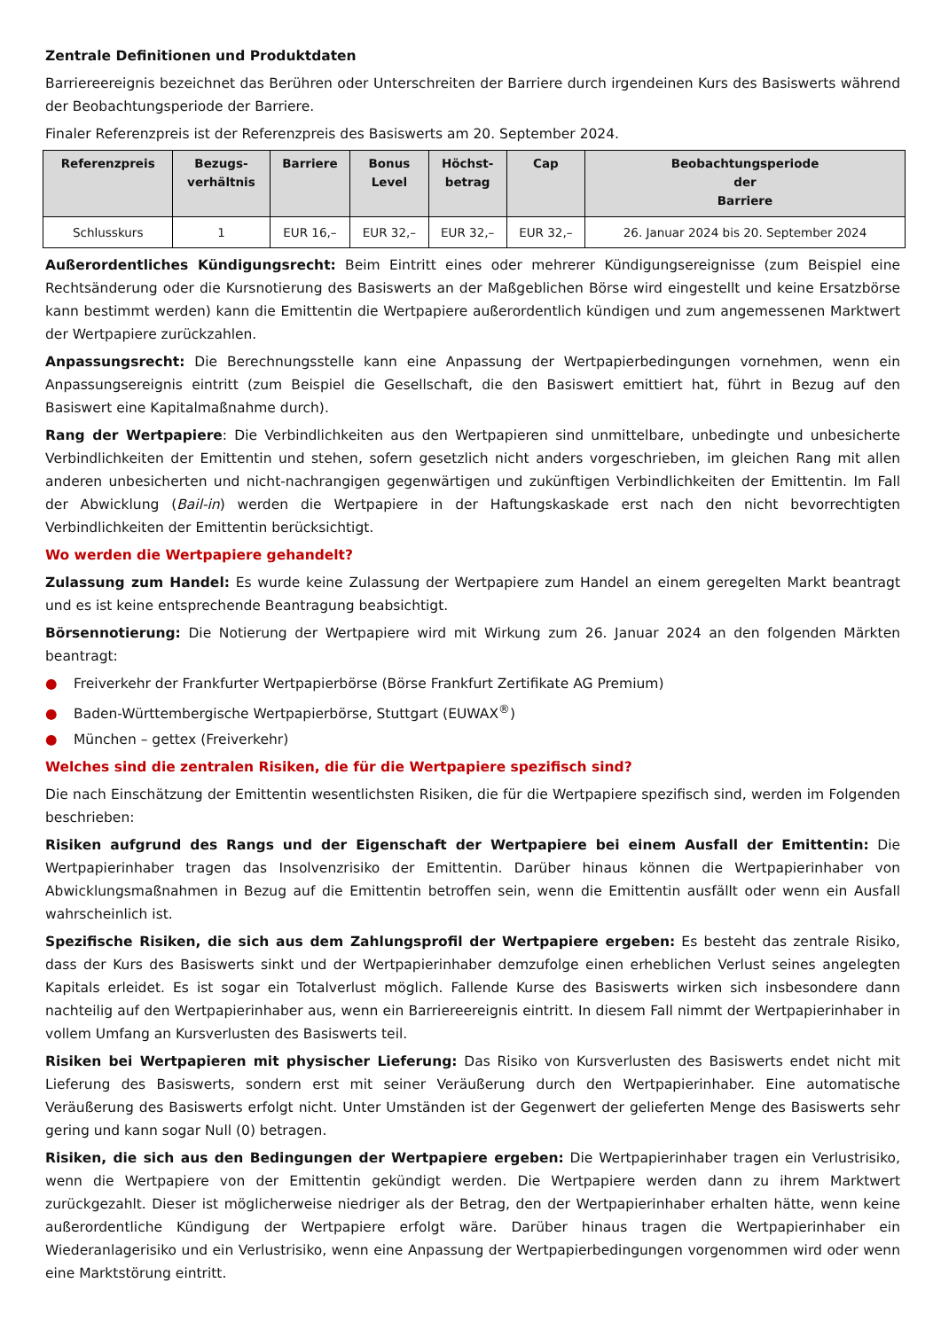Zentrale Definitionen und Produktdaten
Barriereereignis bezeichnet das Berühren oder Unterschreiten der Barriere durch irgendeinen Kurs des Basiswerts während der Beobachtungsperiode der Barriere.
Finaler Referenzpreis ist der Referenzpreis des Basiswerts am 20. September 2024.
| Referenzpreis | Bezugs- verhältnis | Barriere | Bonus Level | Höchst- betrag | Cap | Beobachtungsperiode der Barriere |
| --- | --- | --- | --- | --- | --- | --- |
| Schlusskurs | 1 | EUR 16,– | EUR 32,– | EUR 32,– | EUR 32,– | 26. Januar 2024 bis 20. September 2024 |
Außerordentliches Kündigungsrecht: Beim Eintritt eines oder mehrerer Kündigungsereignisse (zum Beispiel eine Rechtsänderung oder die Kursnotierung des Basiswerts an der Maßgeblichen Börse wird eingestellt und keine Ersatzbörse kann bestimmt werden) kann die Emittentin die Wertpapiere außerordentlich kündigen und zum angemessenen Marktwert der Wertpapiere zurückzahlen.
Anpassungsrecht: Die Berechnungsstelle kann eine Anpassung der Wertpapierbedingungen vornehmen, wenn ein Anpassungsereignis eintritt (zum Beispiel die Gesellschaft, die den Basiswert emittiert hat, führt in Bezug auf den Basiswert eine Kapitalmaßnahme durch).
Rang der Wertpapiere: Die Verbindlichkeiten aus den Wertpapieren sind unmittelbare, unbedingte und unbesicherte Verbindlichkeiten der Emittentin und stehen, sofern gesetzlich nicht anders vorgeschrieben, im gleichen Rang mit allen anderen unbesicherten und nicht-nachrangigen gegenwärtigen und zukünftigen Verbindlichkeiten der Emittentin. Im Fall der Abwicklung (Bail-in) werden die Wertpapiere in der Haftungskaskade erst nach den nicht bevorrechtigten Verbindlichkeiten der Emittentin berücksichtigt.
Wo werden die Wertpapiere gehandelt?
Zulassung zum Handel: Es wurde keine Zulassung der Wertpapiere zum Handel an einem geregelten Markt beantragt und es ist keine entsprechende Beantragung beabsichtigt.
Börsennotierung: Die Notierung der Wertpapiere wird mit Wirkung zum 26. Januar 2024 an den folgenden Märkten beantragt:
● Freiverkehr der Frankfurter Wertpapierbörse (Börse Frankfurt Zertifikate AG Premium)
● Baden-Württembergische Wertpapierbörse, Stuttgart (EUWAX<sup>®</sup>)
● München – gettex (Freiverkehr)
Welches sind die zentralen Risiken, die für die Wertpapiere spezifisch sind?
Die nach Einschätzung der Emittentin wesentlichsten Risiken, die für die Wertpapiere spezifisch sind, werden im Folgenden beschrieben:
Risiken aufgrund des Rangs und der Eigenschaft der Wertpapiere bei einem Ausfall der Emittentin: Die Wertpapierinhaber tragen das Insolvenzrisiko der Emittentin. Darüber hinaus können die Wertpapierinhaber von Abwicklungsmaßnahmen in Bezug auf die Emittentin betroffen sein, wenn die Emittentin ausfällt oder wenn ein Ausfall wahrscheinlich ist.
Spezifische Risiken, die sich aus dem Zahlungsprofil der Wertpapiere ergeben: Es besteht das zentrale Risiko, dass der Kurs des Basiswerts sinkt und der Wertpapierinhaber demzufolge einen erheblichen Verlust seines angelegten Kapitals erleidet. Es ist sogar ein Totalverlust möglich. Fallende Kurse des Basiswerts wirken sich insbesondere dann nachteilig auf den Wertpapierinhaber aus, wenn ein Barriereereignis eintritt. In diesem Fall nimmt der Wertpapierinhaber in vollem Umfang an Kursverlusten des Basiswerts teil.
Risiken bei Wertpapieren mit physischer Lieferung: Das Risiko von Kursverlusten des Basiswerts endet nicht mit Lieferung des Basiswerts, sondern erst mit seiner Veräußerung durch den Wertpapierinhaber. Eine automatische Veräußerung des Basiswerts erfolgt nicht. Unter Umständen ist der Gegenwert der gelieferten Menge des Basiswerts sehr gering und kann sogar Null (0) betragen.
Risiken, die sich aus den Bedingungen der Wertpapiere ergeben: Die Wertpapierinhaber tragen ein Verlustrisiko, wenn die Wertpapiere von der Emittentin gekündigt werden. Die Wertpapiere werden dann zu ihrem Marktwert zurückgezahlt. Dieser ist möglicherweise niedriger als der Betrag, den der Wertpapierinhaber erhalten hätte, wenn keine außerordentliche Kündigung der Wertpapiere erfolgt wäre. Darüber hinaus tragen die Wertpapierinhaber ein Wiederanlagerisiko und ein Verlustrisiko, wenn eine Anpassung der Wertpapierbedingungen vorgenommen wird oder wenn eine Marktstörung eintritt.